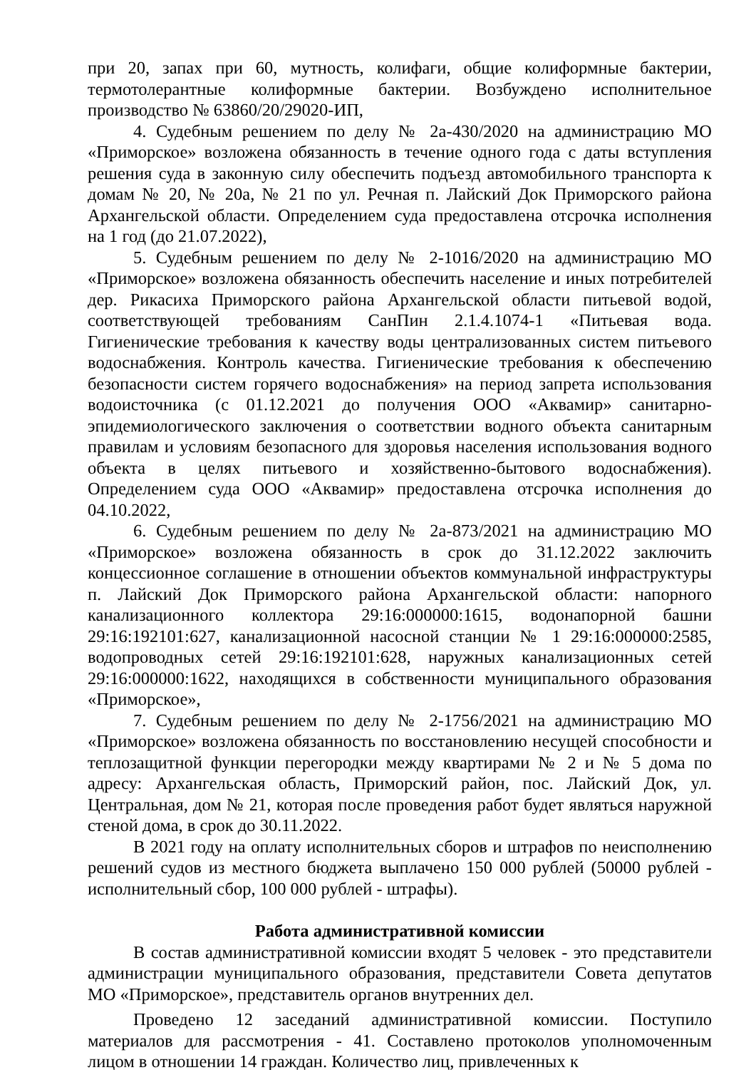при 20, запах при 60, мутность, колифаги, общие колиформные бактерии, термотолерантные колиформные бактерии. Возбуждено исполнительное производство № 63860/20/29020-ИП,
4. Судебным решением по делу № 2а-430/2020 на администрацию МО «Приморское» возложена обязанность в течение одного года с даты вступления решения суда в законную силу обеспечить подъезд автомобильного транспорта к домам № 20, № 20а, № 21 по ул. Речная п. Лайский Док Приморского района Архангельской области. Определением суда предоставлена отсрочка исполнения на 1 год (до 21.07.2022),
5. Судебным решением по делу № 2-1016/2020 на администрацию МО «Приморское» возложена обязанность обеспечить население и иных потребителей дер. Рикасиха Приморского района Архангельской области питьевой водой, соответствующей требованиям СанПин 2.1.4.1074-1 «Питьевая вода. Гигиенические требования к качеству воды централизованных систем питьевого водоснабжения. Контроль качества. Гигиенические требования к обеспечению безопасности систем горячего водоснабжения» на период запрета использования водоисточника (с 01.12.2021 до получения ООО «Аквамир» санитарно-эпидемиологического заключения о соответствии водного объекта санитарным правилам и условиям безопасного для здоровья населения использования водного объекта в целях питьевого и хозяйственно-бытового водоснабжения). Определением суда ООО «Аквамир» предоставлена отсрочка исполнения до 04.10.2022,
6. Судебным решением по делу № 2а-873/2021 на администрацию МО «Приморское» возложена обязанность в срок до 31.12.2022 заключить концессионное соглашение в отношении объектов коммунальной инфраструктуры п. Лайский Док Приморского района Архангельской области: напорного канализационного коллектора 29:16:000000:1615, водонапорной башни 29:16:192101:627, канализационной насосной станции № 1 29:16:000000:2585, водопроводных сетей 29:16:192101:628, наружных канализационных сетей 29:16:000000:1622, находящихся в собственности муниципального образования «Приморское»,
7. Судебным решением по делу № 2-1756/2021 на администрацию МО «Приморское» возложена обязанность по восстановлению несущей способности и теплозащитной функции перегородки между квартирами № 2 и № 5 дома по адресу: Архангельская область, Приморский район, пос. Лайский Док, ул. Центральная, дом № 21, которая после проведения работ будет являться наружной стеной дома, в срок до 30.11.2022.
В 2021 году на оплату исполнительных сборов и штрафов по неисполнению решений судов из местного бюджета выплачено 150 000 рублей (50000 рублей - исполнительный сбор, 100 000 рублей - штрафы).
Работа административной комиссии
В состав административной комиссии входят 5 человек - это представители администрации муниципального образования, представители Совета депутатов МО «Приморское», представитель органов внутренних дел.
Проведено 12 заседаний административной комиссии. Поступило материалов для рассмотрения - 41. Составлено протоколов уполномоченным лицом в отношении 14 граждан. Количество лиц, привлеченных к